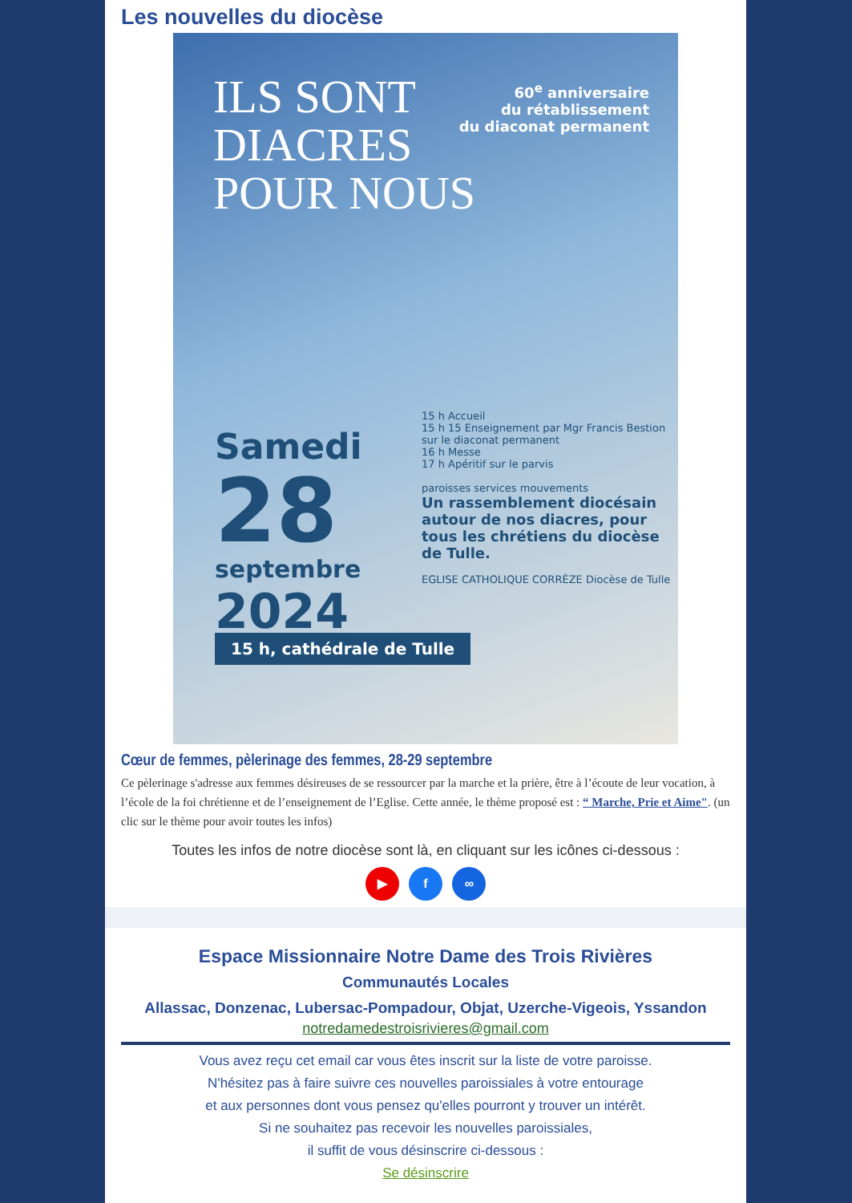Les nouvelles du diocèse
ILS SONT
DIACRES
POUR NOUS
60<sup>e</sup> anniversaire
du rétablissement
du diaconat permanent
15 h Accueil
15 h 15 Enseignement par Mgr Francis Bestion sur le diaconat permanent
16 h Messe
17 h Apéritif sur le parvis
paroisses services mouvements
Un rassemblement diocésain autour de nos diacres, pour tous les chrétiens du diocèse de Tulle.
EGLISE CATHOLIQUE CORRÈZE Diocèse de Tulle
Samedi
28
septembre
2024
15 h, cathédrale de Tulle
Cœur de femmes, pèlerinage des femmes, 28-29 septembre
Ce pèlerinage s'adresse aux femmes désireuses de se ressourcer par la marche et la prière, être à l’écoute de leur vocation, à l’école de la foi chrétienne et de l’enseignement de l’Eglise. Cette année, le thème proposé est : “ Marche, Prie et Aime". (un clic sur le thème pour avoir toutes les infos)
Toutes les infos de notre diocèse sont là, en cliquant sur les icônes ci-dessous :
▶ f ∞
Espace Missionnaire Notre Dame des Trois Rivières
Communautés Locales
Allassac, Donzenac, Lubersac-Pompadour, Objat, Uzerche-Vigeois, Yssandon
notredamedestroisrivieres@gmail.com
Vous avez reçu cet email car vous êtes inscrit sur la liste de votre paroisse.
N'hésitez pas à faire suivre ces nouvelles paroissiales à votre entourage
et aux personnes dont vous pensez qu'elles pourront y trouver un intérêt.
Si ne souhaitez pas recevoir les nouvelles paroissiales,
il suffit de vous désinscrire ci-dessous :
Se désinscrire